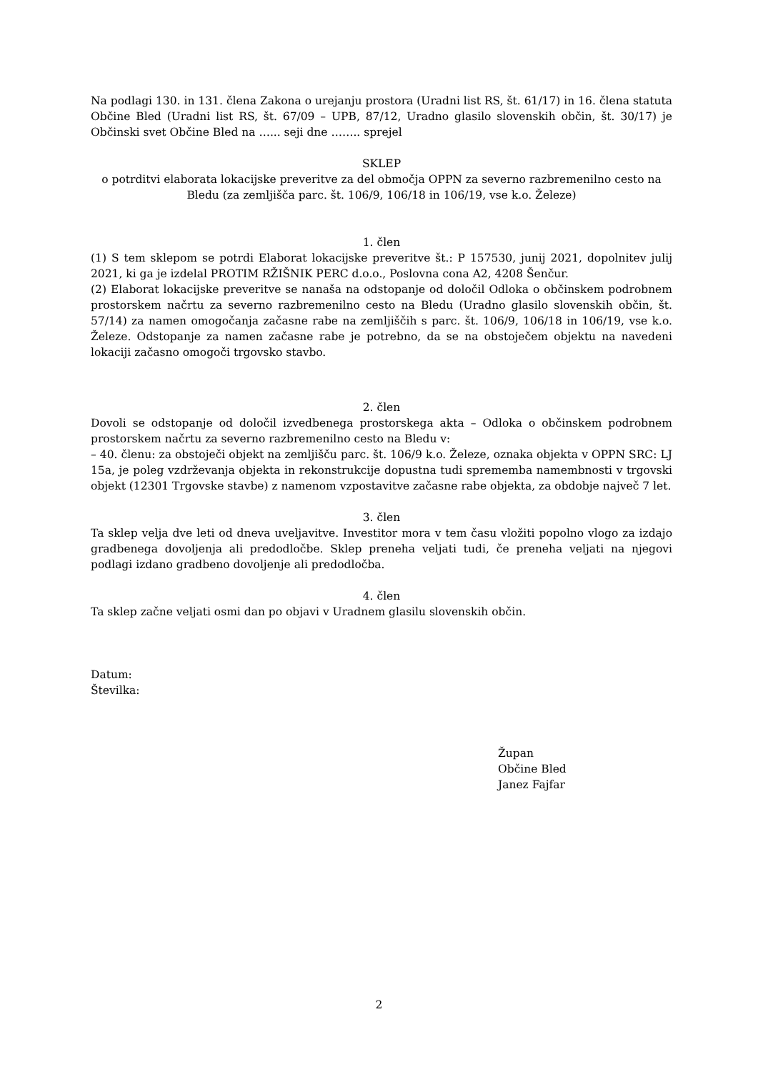Na podlagi 130. in 131. člena Zakona o urejanju prostora (Uradni list RS, št. 61/17) in 16. člena statuta Občine Bled (Uradni list RS, št. 67/09 – UPB, 87/12, Uradno glasilo slovenskih občin, št. 30/17) je Občinski svet Občine Bled na …... seji dne …….. sprejel
SKLEP
o potrditvi elaborata lokacijske preveritve za del območja OPPN za severno razbremenilno cesto na Bledu (za zemljišča parc. št. 106/9, 106/18 in 106/19, vse k.o. Železe)
1. člen
(1) S tem sklepom se potrdi Elaborat lokacijske preveritve št.: P 157530, junij 2021, dopolnitev julij 2021, ki ga je izdelal PROTIM RŽIŠNIK PERC d.o.o., Poslovna cona A2, 4208 Šenčur.
(2) Elaborat lokacijske preveritve se nanaša na odstopanje od določil Odloka o občinskem podrobnem prostorskem načrtu za severno razbremenilno cesto na Bledu (Uradno glasilo slovenskih občin, št. 57/14) za namen omogočanja začasne rabe na zemljiščih s parc. št. 106/9, 106/18 in 106/19, vse k.o. Železe. Odstopanje za namen začasne rabe je potrebno, da se na obstoječem objektu na navedeni lokaciji začasno omogoči trgovsko stavbo.
2. člen
Dovoli se odstopanje od določil izvedbenega prostorskega akta – Odloka o občinskem podrobnem prostorskem načrtu za severno razbremenilno cesto na Bledu v:
– 40. členu: za obstoječi objekt na zemljišču parc. št. 106/9 k.o. Železe, oznaka objekta v OPPN SRC: LJ 15a, je poleg vzdrževanja objekta in rekonstrukcije dopustna tudi sprememba namembnosti v trgovski objekt (12301 Trgovske stavbe) z namenom vzpostavitve začasne rabe objekta, za obdobje največ 7 let.
3. člen
Ta sklep velja dve leti od dneva uveljavitve. Investitor mora v tem času vložiti popolno vlogo za izdajo gradbenega dovoljenja ali predodločbe. Sklep preneha veljati tudi, če preneha veljati na njegovi podlagi izdano gradbeno dovoljenje ali predodločba.
4. člen
Ta sklep začne veljati osmi dan po objavi v Uradnem glasilu slovenskih občin.
Datum:
Številka:
Župan
Občine Bled
Janez Fajfar
2